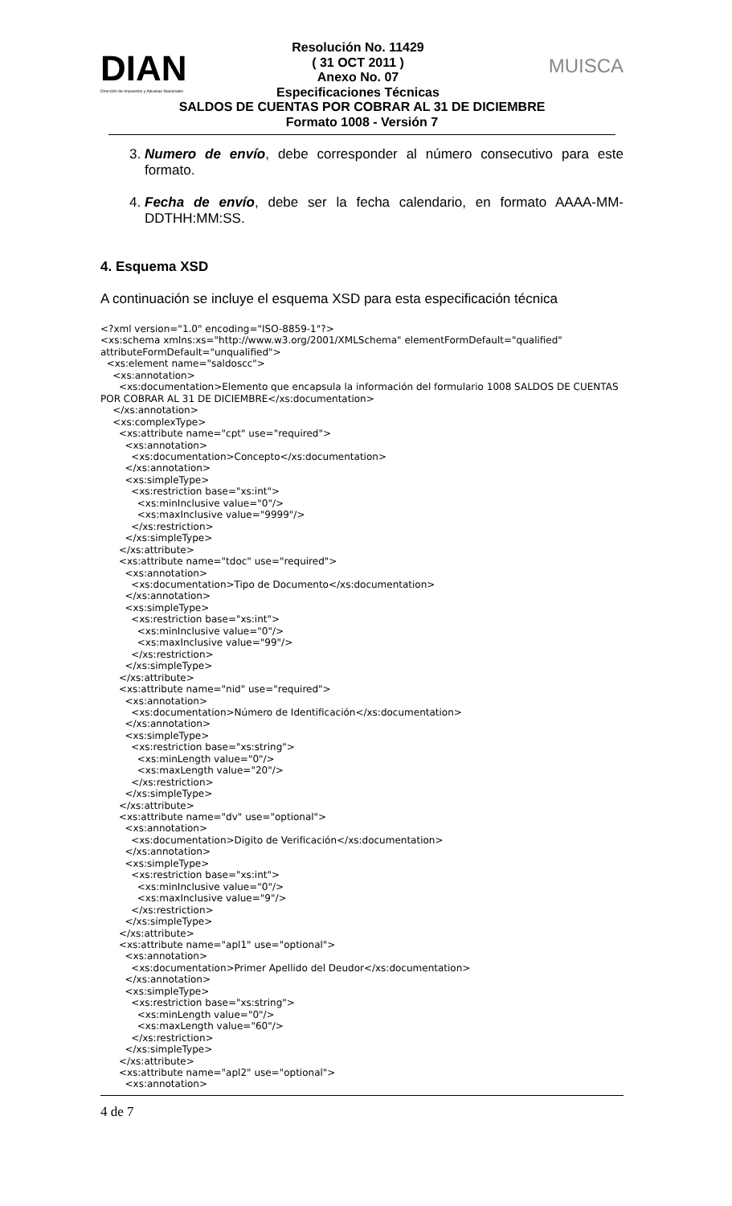DIAN
Dirección de Impuestos y Aduanas Nacionales
Resolución No. 11429
( 31 OCT 2011 )
Anexo No. 07
Especificaciones Técnicas
MUISCA
SALDOS DE CUENTAS POR COBRAR AL 31 DE DICIEMBRE
Formato 1008 - Versión 7
3. Numero de envío, debe corresponder al número consecutivo para este formato.
4. Fecha de envío, debe ser la fecha calendario, en formato AAAA-MM-DDTHH:MM:SS.
4. Esquema XSD
A continuación se incluye el esquema XSD para esta especificación técnica
<?xml version="1.0" encoding="ISO-8859-1"?>
<xs:schema xmlns:xs="http://www.w3.org/2001/XMLSchema" elementFormDefault="qualified" attributeFormDefault="unqualified">
  <xs:element name="saldoscc">
    <xs:annotation>
      <xs:documentation>Elemento que encapsula la información del formulario 1008 SALDOS DE CUENTAS POR COBRAR AL 31 DE DICIEMBRE</xs:documentation>
    </xs:annotation>
    <xs:complexType>
      <xs:attribute name="cpt" use="required">
        <xs:annotation>
          <xs:documentation>Concepto</xs:documentation>
        </xs:annotation>
        <xs:simpleType>
          <xs:restriction base="xs:int">
            <xs:minInclusive value="0"/>
            <xs:maxInclusive value="9999"/>
          </xs:restriction>
        </xs:simpleType>
      </xs:attribute>
      <xs:attribute name="tdoc" use="required">
        <xs:annotation>
          <xs:documentation>Tipo de Documento</xs:documentation>
        </xs:annotation>
        <xs:simpleType>
          <xs:restriction base="xs:int">
            <xs:minInclusive value="0"/>
            <xs:maxInclusive value="99"/>
          </xs:restriction>
        </xs:simpleType>
      </xs:attribute>
      <xs:attribute name="nid" use="required">
        <xs:annotation>
          <xs:documentation>Número de Identificación</xs:documentation>
        </xs:annotation>
        <xs:simpleType>
          <xs:restriction base="xs:string">
            <xs:minLength value="0"/>
            <xs:maxLength value="20"/>
          </xs:restriction>
        </xs:simpleType>
      </xs:attribute>
      <xs:attribute name="dv" use="optional">
        <xs:annotation>
          <xs:documentation>Digito de Verificación</xs:documentation>
        </xs:annotation>
        <xs:simpleType>
          <xs:restriction base="xs:int">
            <xs:minInclusive value="0"/>
            <xs:maxInclusive value="9"/>
          </xs:restriction>
        </xs:simpleType>
      </xs:attribute>
      <xs:attribute name="apl1" use="optional">
        <xs:annotation>
          <xs:documentation>Primer Apellido del Deudor</xs:documentation>
        </xs:annotation>
        <xs:simpleType>
          <xs:restriction base="xs:string">
            <xs:minLength value="0"/>
            <xs:maxLength value="60"/>
          </xs:restriction>
        </xs:simpleType>
      </xs:attribute>
      <xs:attribute name="apl2" use="optional">
        <xs:annotation>
4 de 7